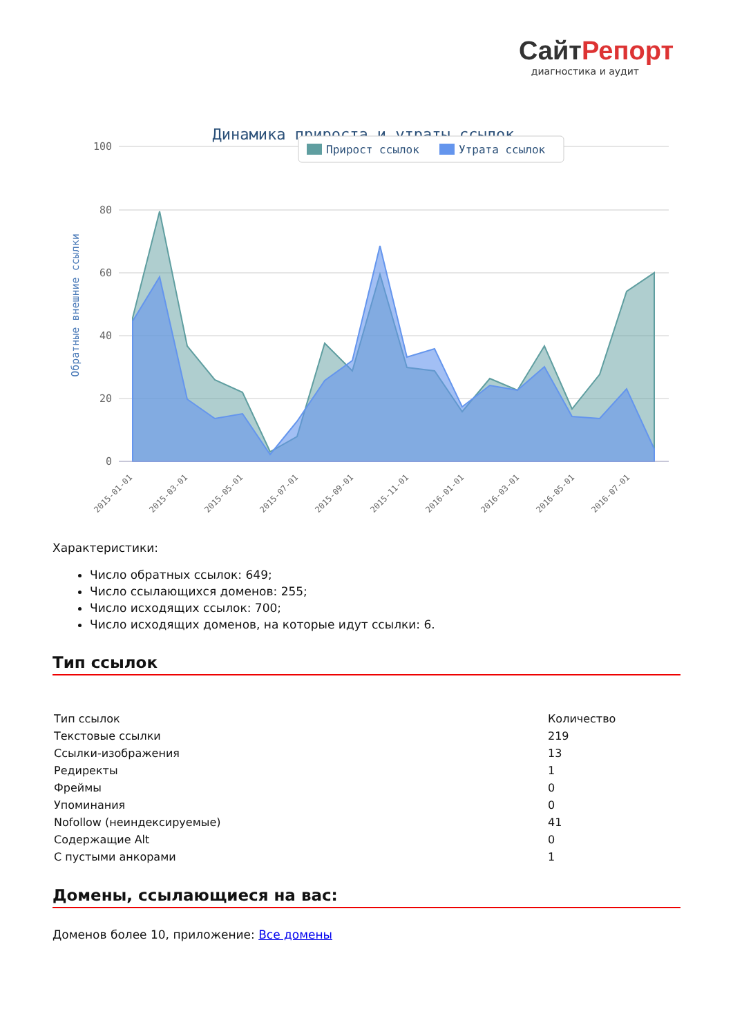СайтРепорт
диагностика и аудит
Динамика прироста и утраты ссылок
100
80
60
40
20
0
Обратные внешние ссылки
Прирост ссылок
Утрата ссылок
2015-01-01
2015-03-01
2015-05-01
2015-07-01
2015-09-01
2015-11-01
2016-01-01
2016-03-01
2016-05-01
2016-07-01
Характеристики:
Число обратных ссылок: 649;
Число ссылающихся доменов: 255;
Число исходящих ссылок: 700;
Число исходящих доменов, на которые идут ссылки: 6.
Тип ссылок
| Тип ссылок | Количество |
| Текстовые ссылки | 219 |
| Ссылки-изображения | 13 |
| Редиректы | 1 |
| Фреймы | 0 |
| Упоминания | 0 |
| Nofollow (неиндексируемые) | 41 |
| Содержащие Alt | 0 |
| С пустыми анкорами | 1 |
Домены, ссылающиеся на вас:
Доменов более 10, приложение: Все домены